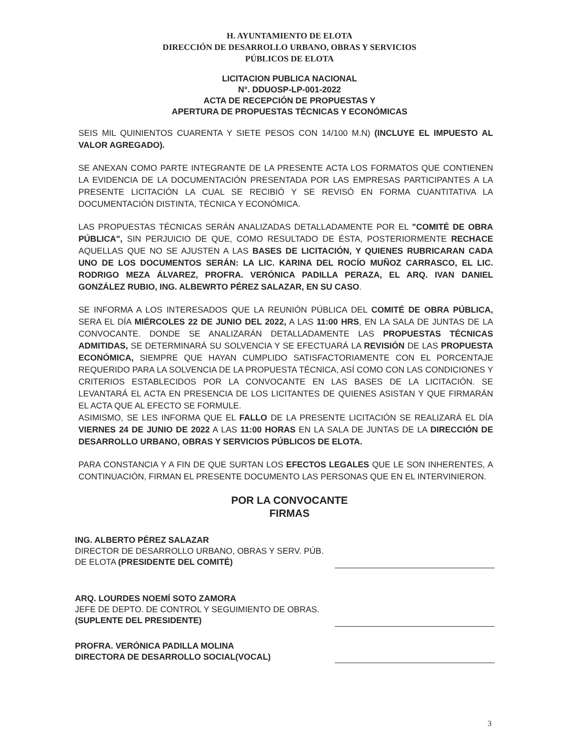H. AYUNTAMIENTO DE ELOTA
DIRECCIÓN DE DESARROLLO URBANO, OBRAS Y SERVICIOS
PÚBLICOS DE ELOTA
LICITACION PUBLICA NACIONAL
N°. DDUOSP-LP-001-2022
ACTA DE RECEPCIÓN DE PROPUESTAS Y
APERTURA DE PROPUESTAS TÉCNICAS Y ECONÓMICAS
SEIS MIL QUINIENTOS CUARENTA Y SIETE PESOS CON 14/100 M.N) (INCLUYE EL IMPUESTO AL VALOR AGREGADO).
SE ANEXAN COMO PARTE INTEGRANTE DE LA PRESENTE ACTA LOS FORMATOS QUE CONTIENEN LA EVIDENCIA DE LA DOCUMENTACIÓN PRESENTADA POR LAS EMPRESAS PARTICIPANTES A LA PRESENTE LICITACIÓN LA CUAL SE RECIBIÓ Y SE REVISÓ EN FORMA CUANTITATIVA LA DOCUMENTACIÓN DISTINTA, TÉCNICA Y ECONÓMICA.
LAS PROPUESTAS TÉCNICAS SERÁN ANALIZADAS DETALLADAMENTE POR EL "COMITÉ DE OBRA PÚBLICA", SIN PERJUICIO DE QUE, COMO RESULTADO DE ÉSTA, POSTERIORMENTE RECHACE AQUELLAS QUE NO SE AJUSTEN A LAS BASES DE LICITACIÓN, Y QUIENES RUBRICARAN CADA UNO DE LOS DOCUMENTOS SERÁN: LA LIC. KARINA DEL ROCÍO MUÑOZ CARRASCO, EL LIC. RODRIGO MEZA ÁLVAREZ, PROFRA. VERÓNICA PADILLA PERAZA, EL ARQ. IVAN DANIEL GONZÁLEZ RUBIO, ING. ALBEWRTO PÉREZ SALAZAR, EN SU CASO.
SE INFORMA A LOS INTERESADOS QUE LA REUNIÓN PÚBLICA DEL COMITÉ DE OBRA PÚBLICA, SERA EL DÍA MIÉRCOLES 22 DE JUNIO DEL 2022, A LAS 11:00 HRS, EN LA SALA DE JUNTAS DE LA CONVOCANTE. DONDE SE ANALIZARÁN DETALLADAMENTE LAS PROPUESTAS TÉCNICAS ADMITIDAS, SE DETERMINARÁ SU SOLVENCIA Y SE EFECTUARÁ LA REVISIÓN DE LAS PROPUESTA ECONÓMICA, SIEMPRE QUE HAYAN CUMPLIDO SATISFACTORIAMENTE CON EL PORCENTAJE REQUERIDO PARA LA SOLVENCIA DE LA PROPUESTA TÉCNICA, ASÍ COMO CON LAS CONDICIONES Y CRITERIOS ESTABLECIDOS POR LA CONVOCANTE EN LAS BASES DE LA LICITACIÓN. SE LEVANTARÁ EL ACTA EN PRESENCIA DE LOS LICITANTES DE QUIENES ASISTAN Y QUE FIRMARÁN EL ACTA QUE AL EFECTO SE FORMULE.
ASIMISMO, SE LES INFORMA QUE EL FALLO DE LA PRESENTE LICITACIÓN SE REALIZARÁ EL DÍA VIERNES 24 DE JUNIO DE 2022 A LAS 11:00 HORAS EN LA SALA DE JUNTAS DE LA DIRECCIÓN DE DESARROLLO URBANO, OBRAS Y SERVICIOS PÚBLICOS DE ELOTA.
PARA CONSTANCIA Y A FIN DE QUE SURTAN LOS EFECTOS LEGALES QUE LE SON INHERENTES, A CONTINUACIÓN, FIRMAN EL PRESENTE DOCUMENTO LAS PERSONAS QUE EN EL INTERVINIERON.
POR LA CONVOCANTE
FIRMAS
ING. ALBERTO PÉREZ SALAZAR
DIRECTOR DE DESARROLLO URBANO, OBRAS Y SERV. PÚB. DE ELOTA (PRESIDENTE DEL COMITÉ)
ARQ. LOURDES NOEMÍ SOTO ZAMORA
JEFE DE DEPTO. DE CONTROL Y SEGUIMIENTO DE OBRAS. (SUPLENTE DEL PRESIDENTE)
PROFRA. VERÓNICA PADILLA MOLINA
DIRECTORA DE DESARROLLO SOCIAL(VOCAL)
3